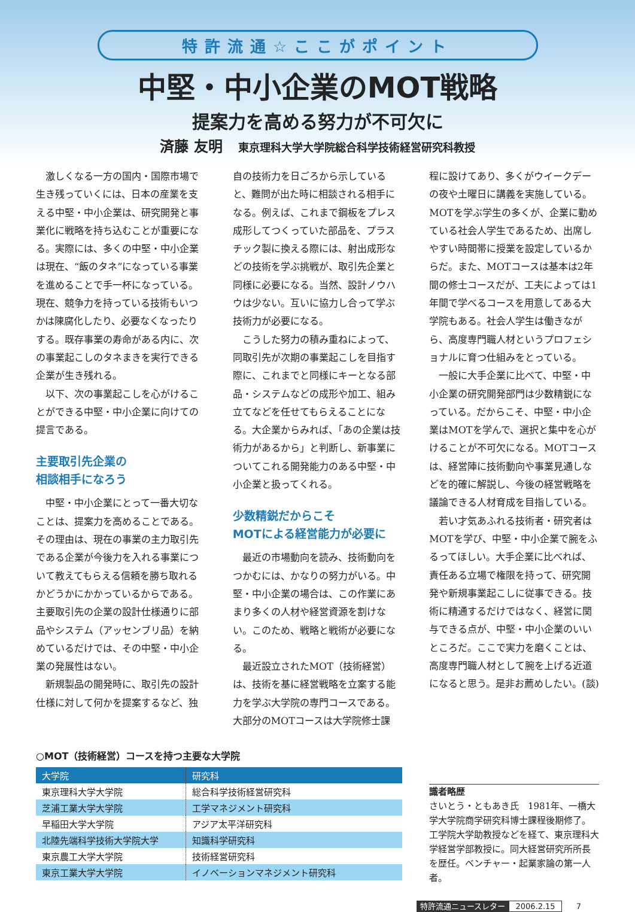特許流通☆ここがポイント
中堅・中小企業のMOT戦略
提案力を高める努力が不可欠に
済藤 友明 東京理科大学大学院総合科学技術経営研究科教授
激しくなる一方の国内・国際市場で生き残っていくには、日本の産業を支える中堅・中小企業は、研究開発と事業化に戦略を持ち込むことが重要になる。実際には、多くの中堅・中小企業は現在、“飯のタネ”になっている事業を進めることで手一杯になっている。現在、競争力を持っている技術もいつかは陳腐化したり、必要なくなったりする。既存事業の寿命がある内に、次の事業起こしのタネまきを実行できる企業が生き残れる。
以下、次の事業起こしを心がけることができる中堅・中小企業に向けての提言である。
主要取引先企業の
相談相手になろう
中堅・中小企業にとって一番大切なことは、提案力を高めることである。その理由は、現在の事業の主力取引先である企業が今後力を入れる事業について教えてもらえる信頼を勝ち取れるかどうかにかかっているからである。主要取引先の企業の設計仕様通りに部品やシステム（アッセンブリ品）を納めているだけでは、その中堅・中小企業の発展性はない。
新規製品の開発時に、取引先の設計仕様に対して何かを提案するなど、独
自の技術力を日ごろから示していると、難問が出た時に相談される相手になる。例えば、これまで鋼板をプレス成形してつくっていた部品を、プラスチック製に換える際には、射出成形などの技術を学ぶ挑戦が、取引先企業と同様に必要になる。当然、設計ノウハウは少ない。互いに協力し合って学ぶ技術力が必要になる。
こうした努力の積み重ねによって、同取引先が次期の事業起こしを目指す際に、これまでと同様にキーとなる部品・システムなどの成形や加工、組み立てなどを任せてもらえることになる。大企業からみれば、「あの企業は技術力があるから」と判断し、新事業についてこれる開発能力のある中堅・中小企業と扱ってくれる。
少数精鋭だからこそ
MOTによる経営能力が必要に
最近の市場動向を読み、技術動向をつかむには、かなりの努力がいる。中堅・中小企業の場合は、この作業にあまり多くの人材や経営資源を割けない。このため、戦略と戦術が必要になる。
最近設立されたMOT（技術経営）は、技術を基に経営戦略を立案する能力を学ぶ大学院の専門コースである。大部分のMOTコースは大学院修士課
程に設けてあり、多くがウイークデーの夜や土曜日に講義を実施している。MOTを学ぶ学生の多くが、企業に勤めている社会人学生であるため、出席しやすい時間帯に授業を設定しているからだ。また、MOTコースは基本は2年間の修士コースだが、工夫によっては1年間で学べるコースを用意してある大学院もある。社会人学生は働きながら、高度専門職人材というプロフェショナルに育つ仕組みをとっている。
一般に大手企業に比べて、中堅・中小企業の研究開発部門は少数精鋭になっている。だからこそ、中堅・中小企業はMOTを学んで、選択と集中を心がけることが不可欠になる。MOTコースは、経営陣に技術動向や事業見通しなどを的確に解説し、今後の経営戦略を議論できる人材育成を目指している。
若い才気あふれる技術者・研究者はMOTを学び、中堅・中小企業で腕をふるってほしい。大手企業に比べれば、責任ある立場で権限を持って、研究開発や新規事業起こしに従事できる。技術に精通するだけではなく、経営に関与できる点が、中堅・中小企業のいいところだ。ここで実力を磨くことは、高度専門職人材として腕を上げる近道になると思う。是非お薦めしたい。(談)
○MOT（技術経営）コースを持つ主要な大学院
| 大学院 | 研究科 |
| --- | --- |
| 東京理科大学大学院 | 総合科学技術経営研究科 |
| 芝浦工業大学大学院 | 工学マネジメント研究科 |
| 早稲田大学大学院 | アジア太平洋研究科 |
| 北陸先端科学技術大学院大学 | 知識科学研究科 |
| 東京農工大学大学院 | 技術経営研究科 |
| 東京工業大学大学院 | イノベーションマネジメント研究科 |
識者略歴
さいとう・ともあき氏　1981年、一橋大学大学院商学研究科博士課程後期修了。工学院大学助教授などを経て、東京理科大学経営学部教授に。同大経営研究所所長を歴任。ベンチャー・起業家論の第一人者。
特許流通ニュースレター 2006.2.15 7